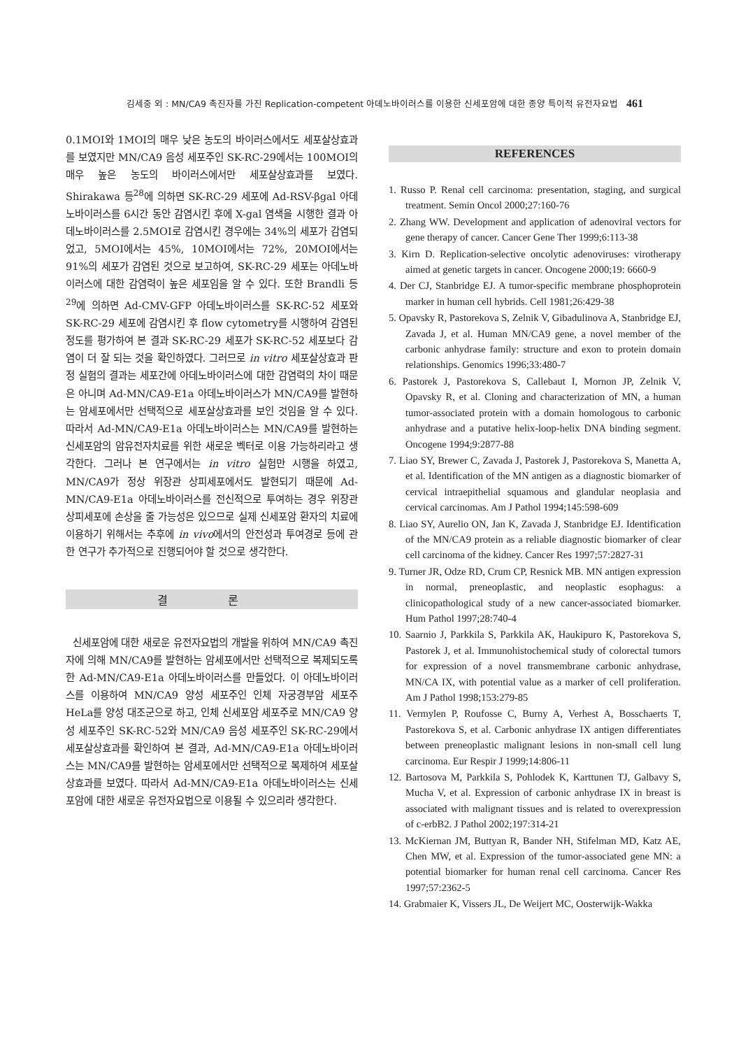김세중 외 : MN/CA9 촉진자를 가진 Replication-competent 아데노바이러스를 이용한 신세포암에 대한 종양 특이적 유전자요법 461
0.1MOI와 1MOI의 매우 낮은 농도의 바이러스에서도 세포살상효과를 보였지만 MN/CA9 음성 세포주인 SK-RC-29에서는 100MOI의 매우 높은 농도의 바이러스에서만 세포살상효과를 보였다. Shirakawa 등<sup>28</sup>에 의하면 SK-RC-29 세포에 Ad-RSV-βgal 아데노바이러스를 6시간 동안 감염시킨 후에 X-gal 염색을 시행한 결과 아데노바이러스를 2.5MOI로 감염시킨 경우에는 34%의 세포가 감염되었고, 5MOI에서는 45%, 10MOI에서는 72%, 20MOI에서는 91%의 세포가 감염된 것으로 보고하여, SK-RC-29 세포는 아데노바이러스에 대한 감염력이 높은 세포임을 알 수 있다. 또한 Brandli 등<sup>29</sup>에 의하면 Ad-CMV-GFP 아데노바이러스를 SK-RC-52 세포와 SK-RC-29 세포에 감염시킨 후 flow cytometry를 시행하여 감염된 정도를 평가하여 본 결과 SK-RC-29 세포가 SK-RC-52 세포보다 감염이 더 잘 되는 것을 확인하였다. 그러므로 in vitro 세포살상효과 판정 실험의 결과는 세포간에 아데노바이러스에 대한 감염력의 차이 때문은 아니며 Ad-MN/CA9-E1a 아데노바이러스가 MN/CA9를 발현하는 암세포에서만 선택적으로 세포살상효과를 보인 것임을 알 수 있다. 따라서 Ad-MN/CA9-E1a 아데노바이러스는 MN/CA9를 발현하는 신세포암의 암유전자치료를 위한 새로운 벡터로 이용 가능하리라고 생각한다. 그러나 본 연구에서는 in vitro 실험만 시행을 하였고, MN/CA9가 정상 위장관 상피세포에서도 발현되기 때문에 Ad-MN/CA9-E1a 아데노바이러스를 전신적으로 투여하는 경우 위장관 상피세포에 손상을 줄 가능성은 있으므로 실제 신세포암 환자의 치료에 이용하기 위해서는 추후에 in vivo에서의 안전성과 투여경로 등에 관한 연구가 추가적으로 진행되어야 할 것으로 생각한다.
결 론
신세포암에 대한 새로운 유전자요법의 개발을 위하여 MN/CA9 촉진자에 의해 MN/CA9를 발현하는 암세포에서만 선택적으로 복제되도록 한 Ad-MN/CA9-E1a 아데노바이러스를 만들었다. 이 아데노바이러스를 이용하여 MN/CA9 양성 세포주인 인체 자궁경부암 세포주 HeLa를 양성 대조군으로 하고, 인체 신세포암 세포주로 MN/CA9 양성 세포주인 SK-RC-52와 MN/CA9 음성 세포주인 SK-RC-29에서 세포살상효과를 확인하여 본 결과, Ad-MN/CA9-E1a 아데노바이러스는 MN/CA9를 발현하는 암세포에서만 선택적으로 복제하여 세포살상효과를 보였다. 따라서 Ad-MN/CA9-E1a 아데노바이러스는 신세포암에 대한 새로운 유전자요법으로 이용될 수 있으리라 생각한다.
REFERENCES
1. Russo P. Renal cell carcinoma: presentation, staging, and surgical treatment. Semin Oncol 2000;27:160-76
2. Zhang WW. Development and application of adenoviral vectors for gene therapy of cancer. Cancer Gene Ther 1999;6:113-38
3. Kirn D. Replication-selective oncolytic adenoviruses: virotherapy aimed at genetic targets in cancer. Oncogene 2000;19: 6660-9
4. Der CJ, Stanbridge EJ. A tumor-specific membrane phosphoprotein marker in human cell hybrids. Cell 1981;26:429-38
5. Opavsky R, Pastorekova S, Zelnik V, Gibadulinova A, Stanbridge EJ, Zavada J, et al. Human MN/CA9 gene, a novel member of the carbonic anhydrase family: structure and exon to protein domain relationships. Genomics 1996;33:480-7
6. Pastorek J, Pastorekova S, Callebaut I, Mornon JP, Zelnik V, Opavsky R, et al. Cloning and characterization of MN, a human tumor-associated protein with a domain homologous to carbonic anhydrase and a putative helix-loop-helix DNA binding segment. Oncogene 1994;9:2877-88
7. Liao SY, Brewer C, Zavada J, Pastorek J, Pastorekova S, Manetta A, et al. Identification of the MN antigen as a diagnostic biomarker of cervical intraepithelial squamous and glandular neoplasia and cervical carcinomas. Am J Pathol 1994;145:598-609
8. Liao SY, Aurelio ON, Jan K, Zavada J, Stanbridge EJ. Identification of the MN/CA9 protein as a reliable diagnostic biomarker of clear cell carcinoma of the kidney. Cancer Res 1997;57:2827-31
9. Turner JR, Odze RD, Crum CP, Resnick MB. MN antigen expression in normal, preneoplastic, and neoplastic esophagus: a clinicopathological study of a new cancer-associated biomarker. Hum Pathol 1997;28:740-4
10. Saarnio J, Parkkila S, Parkkila AK, Haukipuro K, Pastorekova S, Pastorek J, et al. Immunohistochemical study of colorectal tumors for expression of a novel transmembrane carbonic anhydrase, MN/CA IX, with potential value as a marker of cell proliferation. Am J Pathol 1998;153:279-85
11. Vermylen P, Roufosse C, Burny A, Verhest A, Bosschaerts T, Pastorekova S, et al. Carbonic anhydrase IX antigen differentiates between preneoplastic malignant lesions in non-small cell lung carcinoma. Eur Respir J 1999;14:806-11
12. Bartosova M, Parkkila S, Pohlodek K, Karttunen TJ, Galbavy S, Mucha V, et al. Expression of carbonic anhydrase IX in breast is associated with malignant tissues and is related to overexpression of c-erbB2. J Pathol 2002;197:314-21
13. McKiernan JM, Buttyan R, Bander NH, Stifelman MD, Katz AE, Chen MW, et al. Expression of the tumor-associated gene MN: a potential biomarker for human renal cell carcinoma. Cancer Res 1997;57:2362-5
14. Grabmaier K, Vissers JL, De Weijert MC, Oosterwijk-Wakka